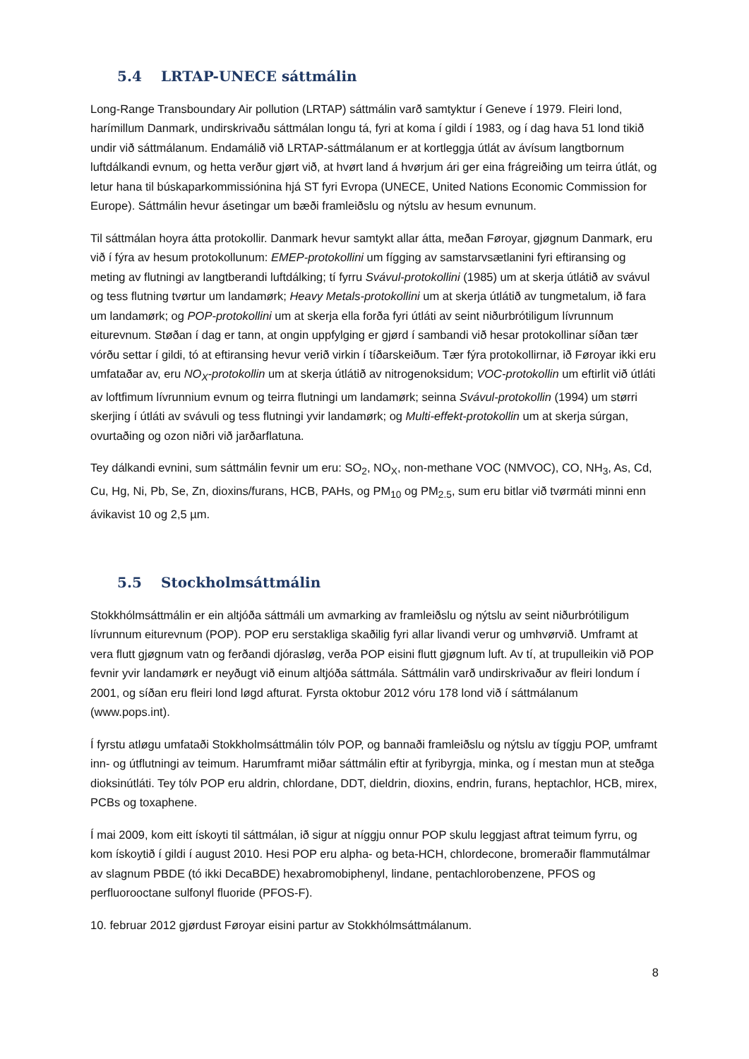5.4 LRTAP-UNECE sáttmálin
Long-Range Transboundary Air pollution (LRTAP) sáttmálin varð samtyktur í Geneve í 1979. Fleiri lond, harímillum Danmark, undirskrivaðu sáttmálan longu tá, fyri at koma í gildi í 1983, og í dag hava 51 lond tikið undir við sáttmálanum. Endamálið við LRTAP-sáttmálanum er at kortleggja útlát av ávísum langtbornum luftdálkandi evnum, og hetta verður gjørt við, at hvørt land á hvørjum ári ger eina frágreiðing um teirra útlát, og letur hana til búskaparkommissiónina hjá ST fyri Evropa (UNECE, United Nations Economic Commission for Europe). Sáttmálin hevur ásetingar um bæði framleiðslu og nýtslu av hesum evnunum.
Til sáttmálan hoyra átta protokollir. Danmark hevur samtykt allar átta, meðan Føroyar, gjøgnum Danmark, eru við í fýra av hesum protokollunum: EMEP-protokollini um fígging av samstarvsætlanini fyri eftiransing og meting av flutningi av langtberandi luftdálking; tí fyrru Svávul-protokollini (1985) um at skerja útlátið av svávul og tess flutning tvørtur um landamørk; Heavy Metals-protokollini um at skerja útlátið av tungmetalum, ið fara um landamørk; og POP-protokollini um at skerja ella forða fyri útláti av seint niðurbrótiligum lívrunnum eiturevnum. Støðan í dag er tann, at ongin uppfylging er gjørd í sambandi við hesar protokollinar síðan tær vórðu settar í gildi, tó at eftiransing hevur verið virkin í tíðarskeiðum. Tær fýra protokollirnar, ið Føroyar ikki eru umfataðar av, eru NO<sub>X</sub>-protokollin um at skerja útlátið av nitrogenoksidum; VOC-protokollin um eftirlit við útláti av loftfimum lívrunnium evnum og teirra flutningi um landamørk; seinna Svávul-protokollin (1994) um størri skerjing í útláti av svávuli og tess flutningi yvir landamørk; og Multi-effekt-protokollin um at skerja súrgan, ovurtaðing og ozon niðri við jarðarflatuna.
Tey dálkandi evnini, sum sáttmálin fevnir um eru: SO<sub>2</sub>, NO<sub>X</sub>, non-methane VOC (NMVOC), CO, NH<sub>3</sub>, As, Cd, Cu, Hg, Ni, Pb, Se, Zn, dioxins/furans, HCB, PAHs, og PM<sub>10</sub> og PM<sub>2.5</sub>, sum eru bitlar við tvørmáti minni enn ávikavist 10 og 2,5 µm.
5.5 Stockholmsáttmálin
Stokkhólmsáttmálin er ein altjóða sáttmáli um avmarking av framleiðslu og nýtslu av seint niðurbrótiligum lívrunnum eiturevnum (POP). POP eru serstakliga skaðilig fyri allar livandi verur og umhvørvið. Umframt at vera flutt gjøgnum vatn og ferðandi djórasløg, verða POP eisini flutt gjøgnum luft. Av tí, at trupulleikin við POP fevnir yvir landamørk er neyðugt við einum altjóða sáttmála. Sáttmálin varð undirskrivaður av fleiri londum í 2001, og síðan eru fleiri lond løgd afturat. Fyrsta oktobur 2012 vóru 178 lond við í sáttmálanum (www.pops.int).
Í fyrstu atløgu umfataði Stokkholmsáttmálin tólv POP, og bannaði framleiðslu og nýtslu av tíggju POP, umframt inn- og útflutningi av teimum. Harumframt miðar sáttmálin eftir at fyribyrgja, minka, og í mestan mun at steðga dioksinútláti. Tey tólv POP eru aldrin, chlordane, DDT, dieldrin, dioxins, endrin, furans, heptachlor, HCB, mirex, PCBs og toxaphene.
Í mai 2009, kom eitt ískoyti til sáttmálan, ið sigur at níggju onnur POP skulu leggjast aftrat teimum fyrru, og kom ískoytið í gildi í august 2010. Hesi POP eru alpha- og beta-HCH, chlordecone, bromeraðir flammutálmar av slagnum PBDE (tó ikki DecaBDE) hexabromobiphenyl, lindane, pentachlorobenzene, PFOS og perfluorooctane sulfonyl fluoride (PFOS-F).
10. februar 2012 gjørdust Føroyar eisini partur av Stokkhólmsáttmálanum.
8